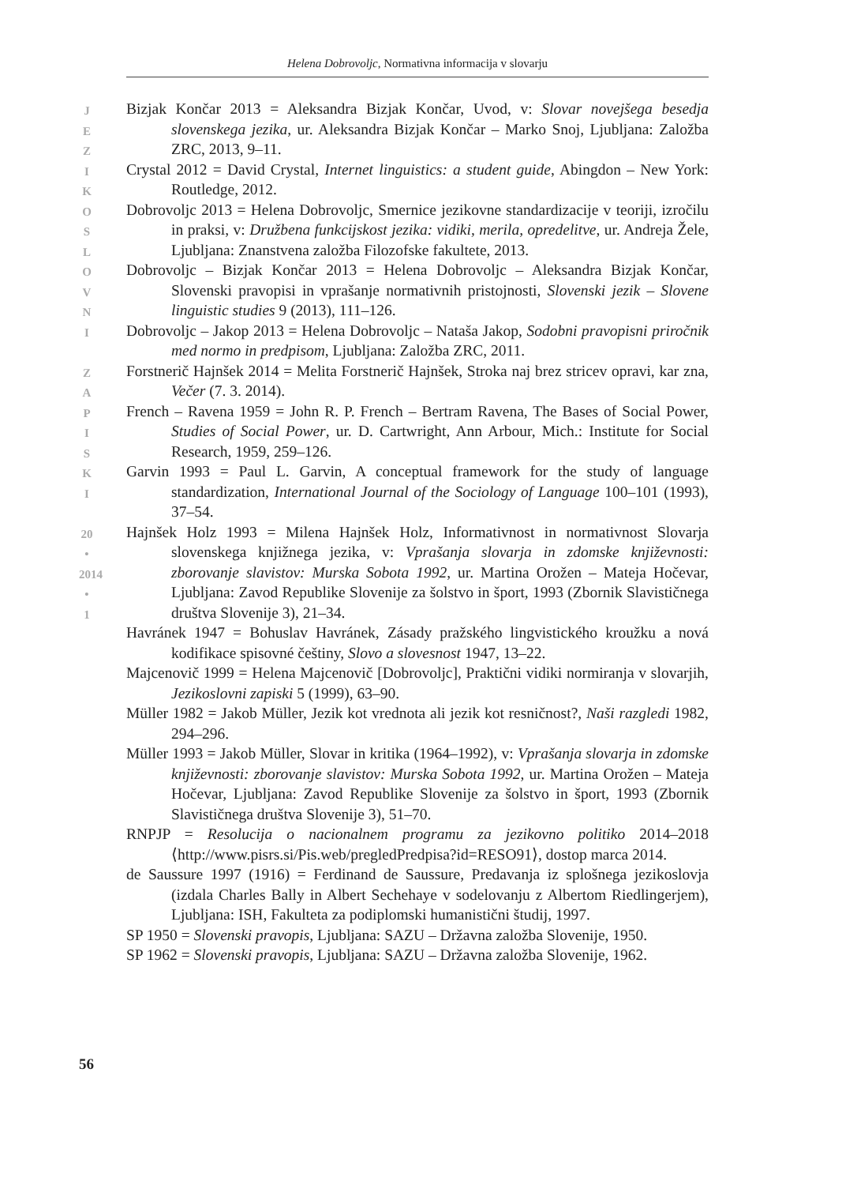Helena Dobrovoljc, Normativna informacija v slovarju
J
E
Z
I
K
O
S
L
O
V
N
I
Z
A
P
I
S
K
I
20
•
2014
•
1
Bizjak Končar 2013 = Aleksandra Bizjak Končar, Uvod, v: Slovar novejšega besedja slovenskega jezika, ur. Aleksandra Bizjak Končar – Marko Snoj, Ljubljana: Založba ZRC, 2013, 9–11.
Crystal 2012 = David Crystal, Internet linguistics: a student guide, Abingdon – New York: Routledge, 2012.
Dobrovoljc 2013 = Helena Dobrovoljc, Smernice jezikovne standardizacije v teoriji, izročilu in praksi, v: Družbena funkcijskost jezika: vidiki, merila, opredelitve, ur. Andreja Žele, Ljubljana: Znanstvena založba Filozofske fakultete, 2013.
Dobrovoljc – Bizjak Končar 2013 = Helena Dobrovoljc – Aleksandra Bizjak Končar, Slovenski pravopisi in vprašanje normativnih pristojnosti, Slovenski jezik – Slovene linguistic studies 9 (2013), 111–126.
Dobrovoljc – Jakop 2013 = Helena Dobrovoljc – Nataša Jakop, Sodobni pravopisni priročnik med normo in predpisom, Ljubljana: Založba ZRC, 2011.
Forstnerič Hajnšek 2014 = Melita Forstnerič Hajnšek, Stroka naj brez stricev opravi, kar zna, Večer (7. 3. 2014).
French – Ravena 1959 = John R. P. French – Bertram Ravena, The Bases of Social Power, Studies of Social Power, ur. D. Cartwright, Ann Arbour, Mich.: Institute for Social Research, 1959, 259–126.
Garvin 1993 = Paul L. Garvin, A conceptual framework for the study of language standardization, International Journal of the Sociology of Language 100–101 (1993), 37–54.
Hajnšek Holz 1993 = Milena Hajnšek Holz, Informativnost in normativnost Slovarja slovenskega knjižnega jezika, v: Vprašanja slovarja in zdomske književnosti: zborovanje slavistov: Murska Sobota 1992, ur. Martina Orožen – Mateja Hočevar, Ljubljana: Zavod Republike Slovenije za šolstvo in šport, 1993 (Zbornik Slavističnega društva Slovenije 3), 21–34.
Havránek 1947 = Bohuslav Havránek, Zásady pražského lingvistického kroužku a nová kodifikace spisovné češtiny, Slovo a slovesnost 1947, 13–22.
Majcenovič 1999 = Helena Majcenovič [Dobrovoljc], Praktični vidiki normiranja v slovarjih, Jezikoslovni zapiski 5 (1999), 63–90.
Müller 1982 = Jakob Müller, Jezik kot vrednota ali jezik kot resničnost?, Naši razgledi 1982, 294–296.
Müller 1993 = Jakob Müller, Slovar in kritika (1964–1992), v: Vprašanja slovarja in zdomske književnosti: zborovanje slavistov: Murska Sobota 1992, ur. Martina Orožen – Mateja Hočevar, Ljubljana: Zavod Republike Slovenije za šolstvo in šport, 1993 (Zbornik Slavističnega društva Slovenije 3), 51–70.
RNPJP = Resolucija o nacionalnem programu za jezikovno politiko 2014–2018 ⟨http://www.pisrs.si/Pis.web/pregledPredpisa?id=RESO91⟩, dostop marca 2014.
de Saussure 1997 (1916) = Ferdinand de Saussure, Predavanja iz splošnega jezikoslovja (izdala Charles Bally in Albert Sechehaye v sodelovanju z Albertom Riedlingerjem), Ljubljana: ISH, Fakulteta za podiplomski humanistični študij, 1997.
SP 1950 = Slovenski pravopis, Ljubljana: SAZU – Državna založba Slovenije, 1950.
SP 1962 = Slovenski pravopis, Ljubljana: SAZU – Državna založba Slovenije, 1962.
56